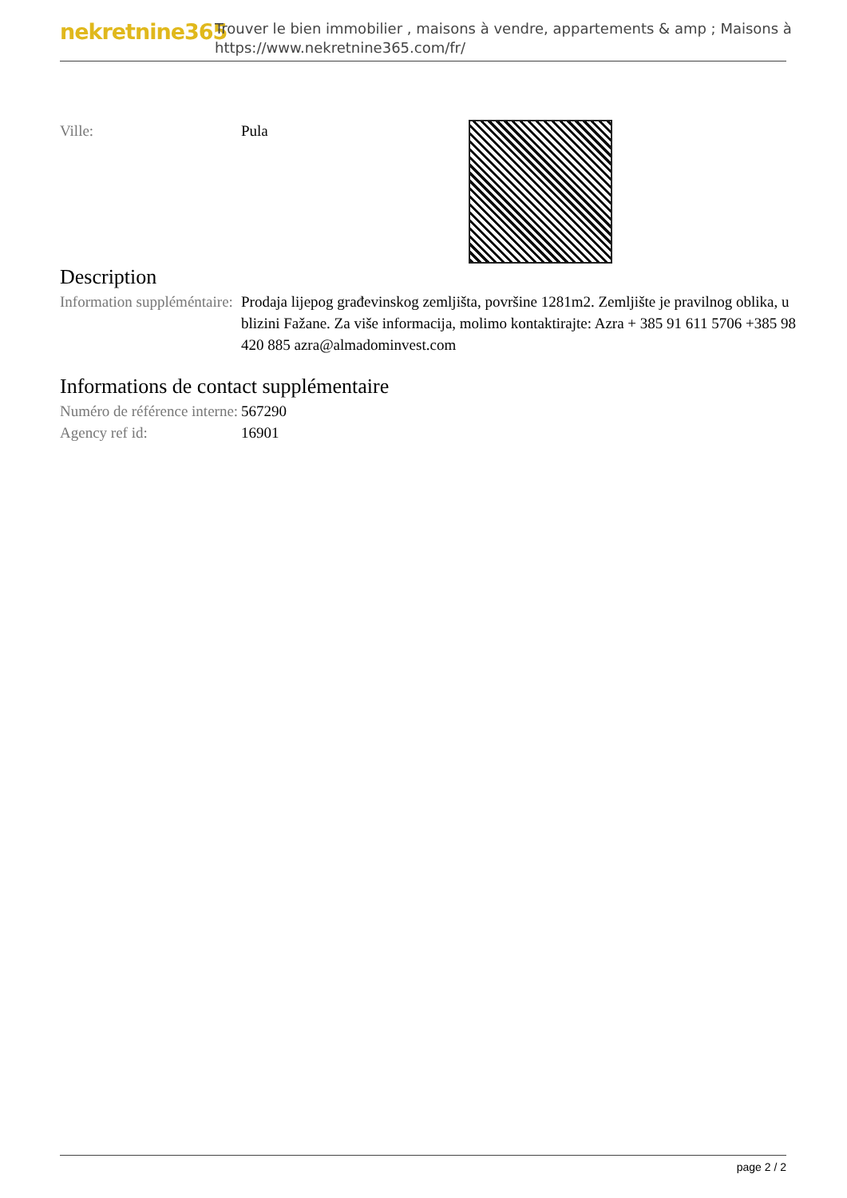nekretnine365
Trouver le bien immobilier , maisons à vendre, appartements & amp ; Maisons à
https://www.nekretnine365.com/fr/
| Ville: | Pula | |
Description
| Information suppléméntaire: | Prodaja lijepog građevinskog zemljišta, površine 1281m2. Zemljište je pravilnog oblika, u blizini Fažane. Za više informacija, molimo kontaktirajte: Azra + 385 91 611 5706 +385 98 420 885 azra@almadominvest.com |
Informations de contact supplémentaire
| Numéro de référence interne: | 567290 |
| Agency ref id: | 16901 |
page 2 / 2